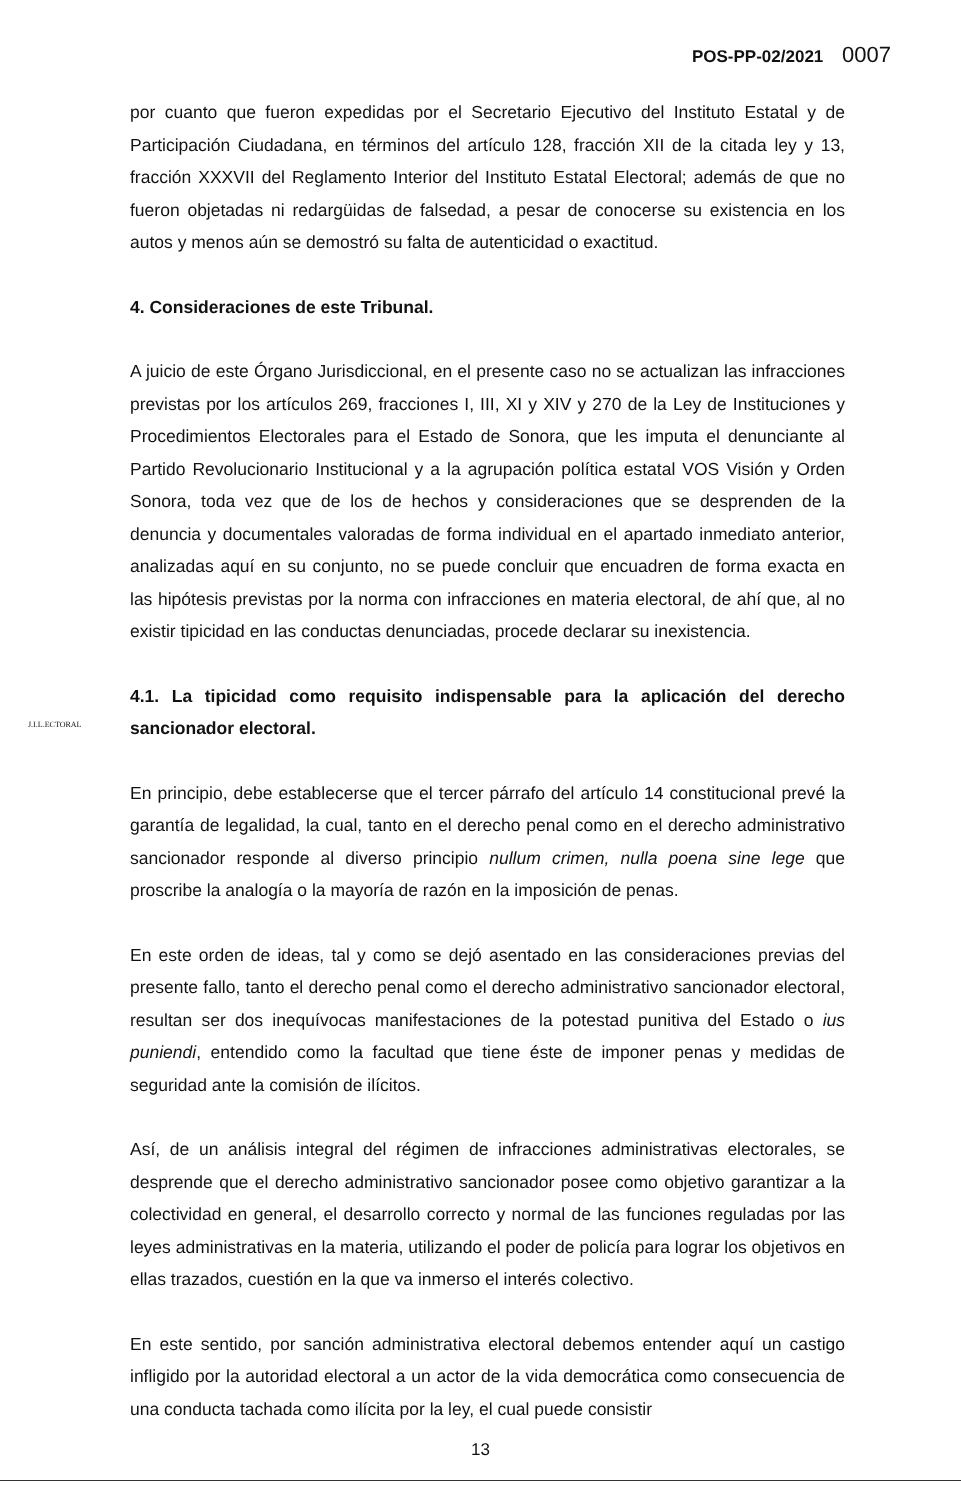POS-PP-02/2021 0007
J.I.L.ECTORAL
por cuanto que fueron expedidas por el Secretario Ejecutivo del Instituto Estatal y de Participación Ciudadana, en términos del artículo 128, fracción XII de la citada ley y 13, fracción XXXVII del Reglamento Interior del Instituto Estatal Electoral; además de que no fueron objetadas ni redargüidas de falsedad, a pesar de conocerse su existencia en los autos y menos aún se demostró su falta de autenticidad o exactitud.
4. Consideraciones de este Tribunal.
A juicio de este Órgano Jurisdiccional, en el presente caso no se actualizan las infracciones previstas por los artículos 269, fracciones I, III, XI y XIV y 270 de la Ley de Instituciones y Procedimientos Electorales para el Estado de Sonora, que les imputa el denunciante al Partido Revolucionario Institucional y a la agrupación política estatal VOS Visión y Orden Sonora, toda vez que de los de hechos y consideraciones que se desprenden de la denuncia y documentales valoradas de forma individual en el apartado inmediato anterior, analizadas aquí en su conjunto, no se puede concluir que encuadren de forma exacta en las hipótesis previstas por la norma con infracciones en materia electoral, de ahí que, al no existir tipicidad en las conductas denunciadas, procede declarar su inexistencia.
4.1. La tipicidad como requisito indispensable para la aplicación del derecho sancionador electoral.
En principio, debe establecerse que el tercer párrafo del artículo 14 constitucional prevé la garantía de legalidad, la cual, tanto en el derecho penal como en el derecho administrativo sancionador responde al diverso principio nullum crimen, nulla poena sine lege que proscribe la analogía o la mayoría de razón en la imposición de penas.
En este orden de ideas, tal y como se dejó asentado en las consideraciones previas del presente fallo, tanto el derecho penal como el derecho administrativo sancionador electoral, resultan ser dos inequívocas manifestaciones de la potestad punitiva del Estado o ius puniendi, entendido como la facultad que tiene éste de imponer penas y medidas de seguridad ante la comisión de ilícitos.
Así, de un análisis integral del régimen de infracciones administrativas electorales, se desprende que el derecho administrativo sancionador posee como objetivo garantizar a la colectividad en general, el desarrollo correcto y normal de las funciones reguladas por las leyes administrativas en la materia, utilizando el poder de policía para lograr los objetivos en ellas trazados, cuestión en la que va inmerso el interés colectivo.
En este sentido, por sanción administrativa electoral debemos entender aquí un castigo infligido por la autoridad electoral a un actor de la vida democrática como consecuencia de una conducta tachada como ilícita por la ley, el cual puede consistir
13